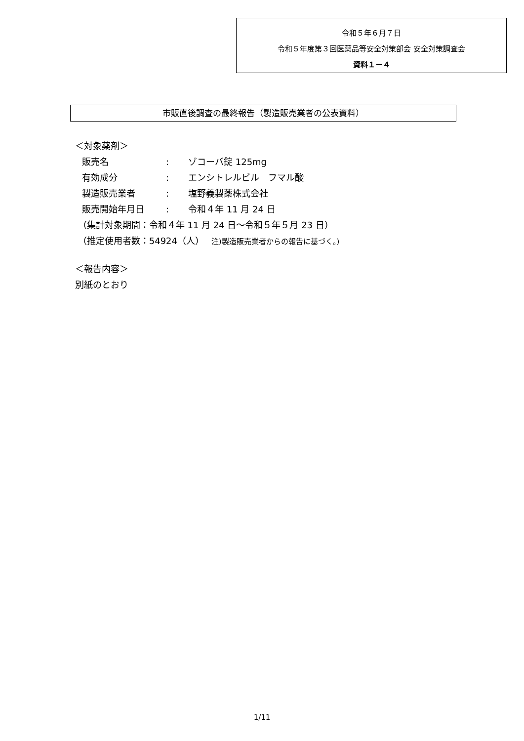令和５年６月７日
令和５年度第３回医薬品等安全対策部会 安全対策調査会
資料１－４
市販直後調査の最終報告（製造販売業者の公表資料）
＜対象薬剤＞
販売名: ゾコーバ錠 125mg
有効成分: エンシトレルビル　フマル酸
製造販売業者: 塩野義製薬株式会社
販売開始年月日: 令和４年 11 月 24 日
（集計対象期間：令和４年 11 月 24 日～令和５年５月 23 日）
（推定使用者数：54924（人）　 注)製造販売業者からの報告に基づく。)
＜報告内容＞
別紙のとおり
1/11